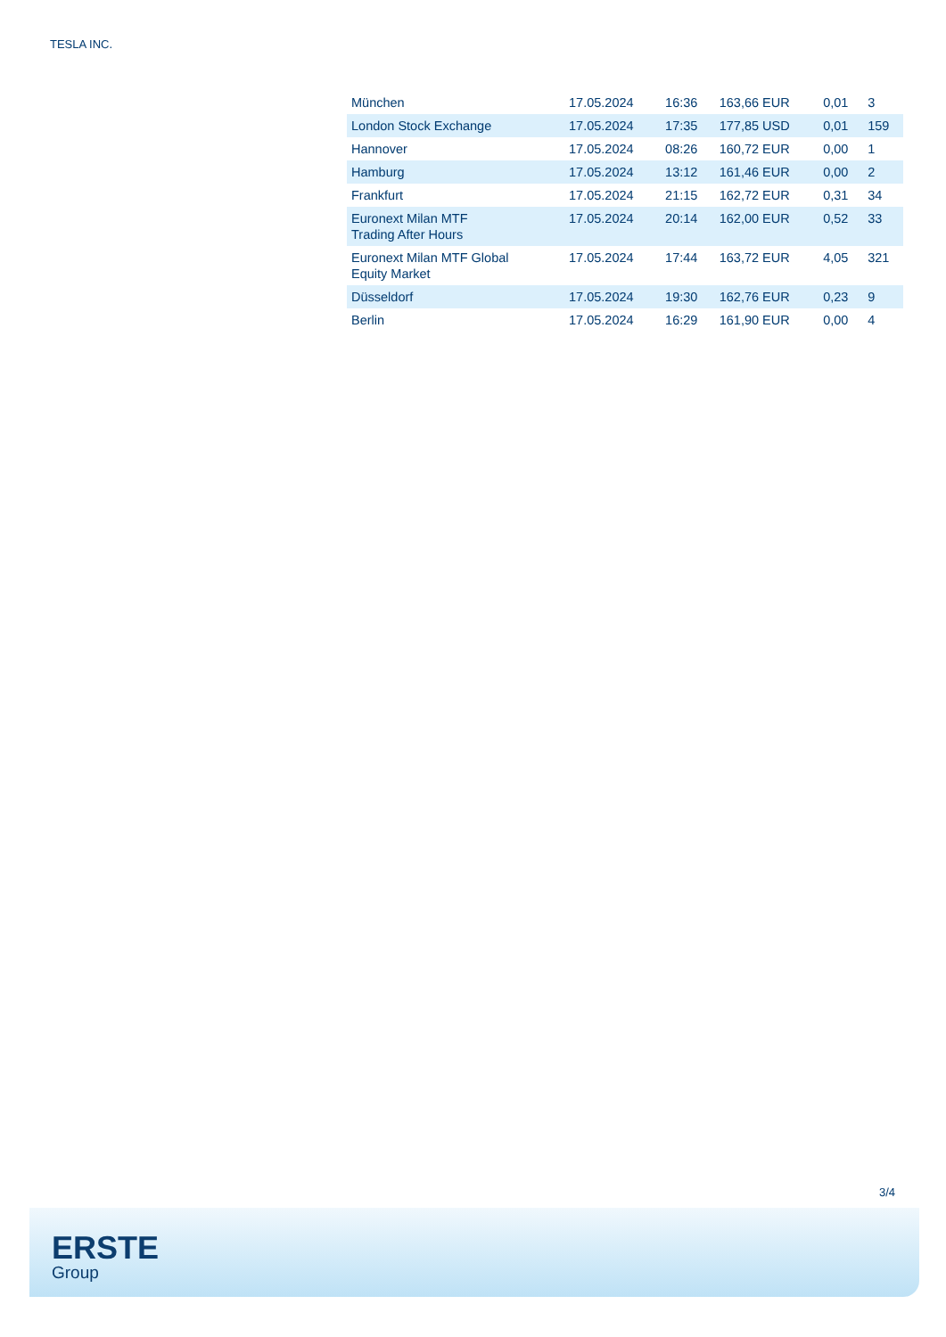TESLA INC.
| München | 17.05.2024 | 16:36 | 163,66 EUR | 0,01 | 3 |
| London Stock Exchange | 17.05.2024 | 17:35 | 177,85 USD | 0,01 | 159 |
| Hannover | 17.05.2024 | 08:26 | 160,72 EUR | 0,00 | 1 |
| Hamburg | 17.05.2024 | 13:12 | 161,46 EUR | 0,00 | 2 |
| Frankfurt | 17.05.2024 | 21:15 | 162,72 EUR | 0,31 | 34 |
| Euronext Milan MTF Trading After Hours | 17.05.2024 | 20:14 | 162,00 EUR | 0,52 | 33 |
| Euronext Milan MTF Global Equity Market | 17.05.2024 | 17:44 | 163,72 EUR | 4,05 | 321 |
| Düsseldorf | 17.05.2024 | 19:30 | 162,76 EUR | 0,23 | 9 |
| Berlin | 17.05.2024 | 16:29 | 161,90 EUR | 0,00 | 4 |
3/4
ERSTE
Group